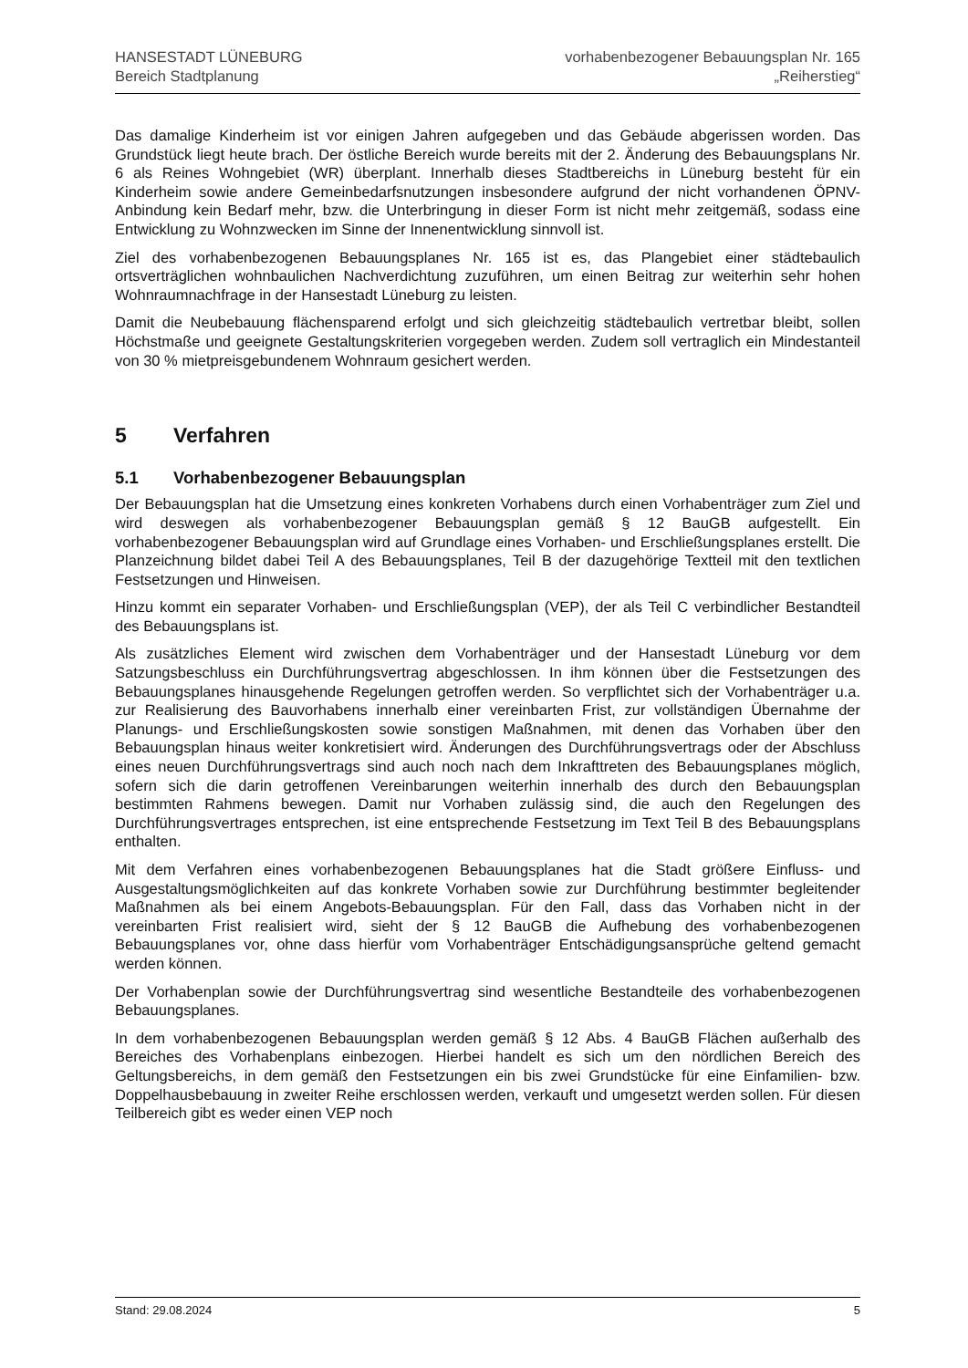HANSESTADT LÜNEBURG
Bereich Stadtplanung
vorhabenbezogener Bebauungsplan Nr. 165
„Reiherstieg“
Das damalige Kinderheim ist vor einigen Jahren aufgegeben und das Gebäude abgerissen worden. Das Grundstück liegt heute brach. Der östliche Bereich wurde bereits mit der 2. Änderung des Bebauungsplans Nr. 6 als Reines Wohngebiet (WR) überplant. Innerhalb dieses Stadtbereichs in Lüneburg besteht für ein Kinderheim sowie andere Gemeinbedarfsnutzungen insbesondere aufgrund der nicht vorhandenen ÖPNV-Anbindung kein Bedarf mehr, bzw. die Unterbringung in dieser Form ist nicht mehr zeitgemäß, sodass eine Entwicklung zu Wohnzwecken im Sinne der Innenentwicklung sinnvoll ist.
Ziel des vorhabenbezogenen Bebauungsplanes Nr. 165 ist es, das Plangebiet einer städtebaulich ortsverträglichen wohnbaulichen Nachverdichtung zuzuführen, um einen Beitrag zur weiterhin sehr hohen Wohnraumnachfrage in der Hansestadt Lüneburg zu leisten.
Damit die Neubebauung flächensparend erfolgt und sich gleichzeitig städtebaulich vertretbar bleibt, sollen Höchstmaße und geeignete Gestaltungskriterien vorgegeben werden. Zudem soll vertraglich ein Mindestanteil von 30 % mietpreisgebundenem Wohnraum gesichert werden.
5 Verfahren
5.1 Vorhabenbezogener Bebauungsplan
Der Bebauungsplan hat die Umsetzung eines konkreten Vorhabens durch einen Vorhabenträger zum Ziel und wird deswegen als vorhabenbezogener Bebauungsplan gemäß § 12 BauGB aufgestellt. Ein vorhabenbezogener Bebauungsplan wird auf Grundlage eines Vorhaben- und Erschließungsplanes erstellt. Die Planzeichnung bildet dabei Teil A des Bebauungsplanes, Teil B der dazugehörige Textteil mit den textlichen Festsetzungen und Hinweisen.
Hinzu kommt ein separater Vorhaben- und Erschließungsplan (VEP), der als Teil C verbindlicher Bestandteil des Bebauungsplans ist.
Als zusätzliches Element wird zwischen dem Vorhabenträger und der Hansestadt Lüneburg vor dem Satzungsbeschluss ein Durchführungsvertrag abgeschlossen. In ihm können über die Festsetzungen des Bebauungsplanes hinausgehende Regelungen getroffen werden. So verpflichtet sich der Vorhabenträger u.a. zur Realisierung des Bauvorhabens innerhalb einer vereinbarten Frist, zur vollständigen Übernahme der Planungs- und Erschließungskosten sowie sonstigen Maßnahmen, mit denen das Vorhaben über den Bebauungsplan hinaus weiter konkretisiert wird. Änderungen des Durchführungsvertrags oder der Abschluss eines neuen Durchführungsvertrags sind auch noch nach dem Inkrafttreten des Bebauungsplanes möglich, sofern sich die darin getroffenen Vereinbarungen weiterhin innerhalb des durch den Bebauungsplan bestimmten Rahmens bewegen. Damit nur Vorhaben zulässig sind, die auch den Regelungen des Durchführungsvertrages entsprechen, ist eine entsprechende Festsetzung im Text Teil B des Bebauungsplans enthalten.
Mit dem Verfahren eines vorhabenbezogenen Bebauungsplanes hat die Stadt größere Einfluss- und Ausgestaltungsmöglichkeiten auf das konkrete Vorhaben sowie zur Durchführung bestimmter begleitender Maßnahmen als bei einem Angebots-Bebauungsplan. Für den Fall, dass das Vorhaben nicht in der vereinbarten Frist realisiert wird, sieht der § 12 BauGB die Aufhebung des vorhabenbezogenen Bebauungsplanes vor, ohne dass hierfür vom Vorhabenträger Entschädigungsansprüche geltend gemacht werden können.
Der Vorhabenplan sowie der Durchführungsvertrag sind wesentliche Bestandteile des vorhabenbezogenen Bebauungsplanes.
In dem vorhabenbezogenen Bebauungsplan werden gemäß § 12 Abs. 4 BauGB Flächen außerhalb des Bereiches des Vorhabenplans einbezogen. Hierbei handelt es sich um den nördlichen Bereich des Geltungsbereichs, in dem gemäß den Festsetzungen ein bis zwei Grundstücke für eine Einfamilien- bzw. Doppelhausbebauung in zweiter Reihe erschlossen werden, verkauft und umgesetzt werden sollen. Für diesen Teilbereich gibt es weder einen VEP noch
Stand: 29.08.2024 5